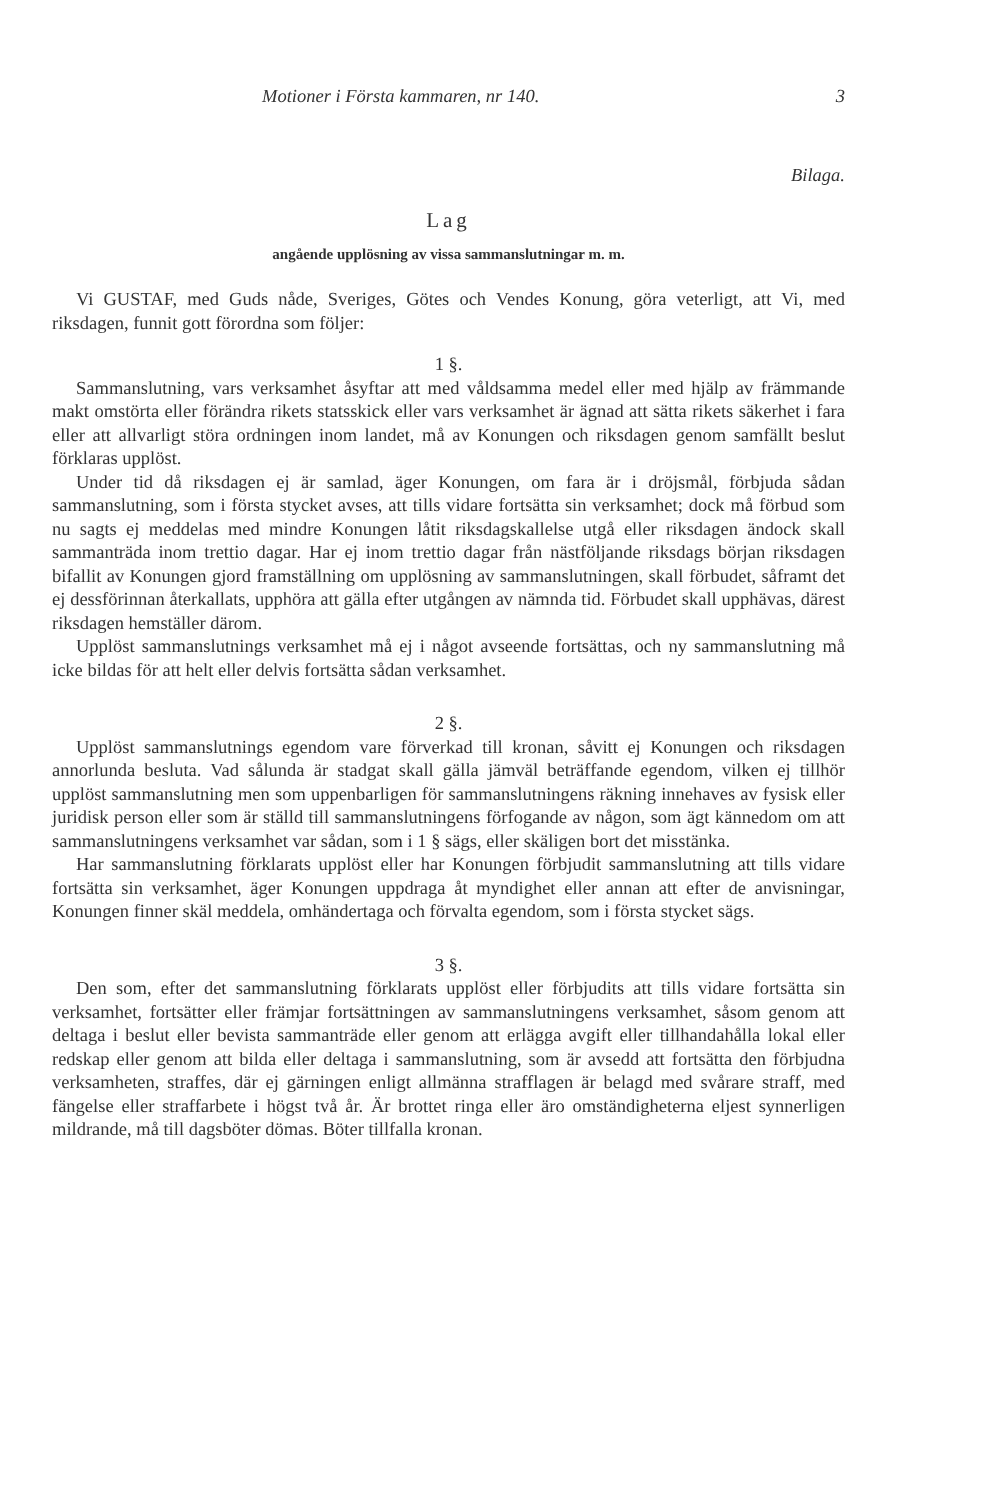Motioner i Första kammaren, nr 140. 3
Bilaga.
Lag
angående upplösning av vissa sammanslutningar m. m.
Vi GUSTAF, med Guds nåde, Sveriges, Götes och Vendes Konung, göra veterligt, att Vi, med riksdagen, funnit gott förordna som följer:
1 §.
Sammanslutning, vars verksamhet åsyftar att med våldsamma medel eller med hjälp av främmande makt omstörta eller förändra rikets statsskick eller vars verksamhet är ägnad att sätta rikets säkerhet i fara eller att allvarligt störa ordningen inom landet, må av Konungen och riksdagen genom samfällt beslut förklaras upplöst.
Under tid då riksdagen ej är samlad, äger Konungen, om fara är i dröjsmål, förbjuda sådan sammanslutning, som i första stycket avses, att tills vidare fortsätta sin verksamhet; dock må förbud som nu sagts ej meddelas med mindre Konungen låtit riksdagskallelse utgå eller riksdagen ändock skall sammanträda inom trettio dagar. Har ej inom trettio dagar från nästföljande riksdags början riksdagen bifallit av Konungen gjord framställning om upplösning av sammanslutningen, skall förbudet, såframt det ej dessförinnan återkallats, upphöra att gälla efter utgången av nämnda tid. Förbudet skall upphävas, därest riksdagen hemställer därom.
Upplöst sammanslutnings verksamhet må ej i något avseende fortsättas, och ny sammanslutning må icke bildas för att helt eller delvis fortsätta sådan verksamhet.
2 §.
Upplöst sammanslutnings egendom vare förverkad till kronan, såvitt ej Konungen och riksdagen annorlunda besluta. Vad sålunda är stadgat skall gälla jämväl beträffande egendom, vilken ej tillhör upplöst sammanslutning men som uppenbarligen för sammanslutningens räkning innehaves av fysisk eller juridisk person eller som är ställd till sammanslutningens förfogande av någon, som ägt kännedom om att sammanslutningens verksamhet var sådan, som i 1 § sägs, eller skäligen bort det misstänka.
Har sammanslutning förklarats upplöst eller har Konungen förbjudit sammanslutning att tills vidare fortsätta sin verksamhet, äger Konungen uppdraga åt myndighet eller annan att efter de anvisningar, Konungen finner skäl meddela, omhändertaga och förvalta egendom, som i första stycket sägs.
3 §.
Den som, efter det sammanslutning förklarats upplöst eller förbjudits att tills vidare fortsätta sin verksamhet, fortsätter eller främjar fortsättningen av sammanslutningens verksamhet, såsom genom att deltaga i beslut eller bevista sammanträde eller genom att erlägga avgift eller tillhandahålla lokal eller redskap eller genom att bilda eller deltaga i sammanslutning, som är avsedd att fortsätta den förbjudna verksamheten, straffes, där ej gärningen enligt allmänna strafflagen är belagd med svårare straff, med fängelse eller straffarbete i högst två år. Är brottet ringa eller äro omständigheterna eljest synnerligen mildrande, må till dagsböter dömas. Böter tillfalla kronan.